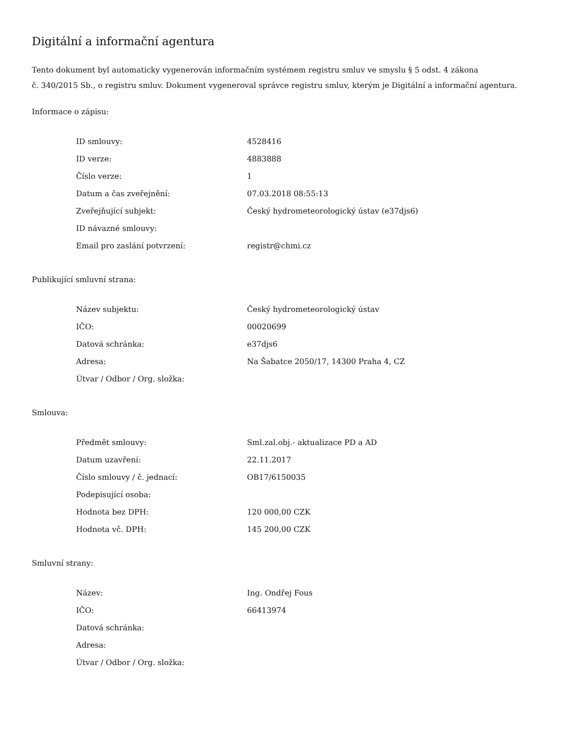Digitální a informační agentura
Tento dokument byl automaticky vygenerován informačním systémem registru smluv ve smyslu § 5 odst. 4 zákona
č. 340/2015 Sb., o registru smluv. Dokument vygeneroval správce registru smluv, kterým je Digitální a informační agentura.
Informace o zápisu:
| ID smlouvy: | 4528416 |
| ID verze: | 4883888 |
| Číslo verze: | 1 |
| Datum a čas zveřejnění: | 07.03.2018 08:55:13 |
| Zveřejňující subjekt: | Český hydrometeorologický ústav (e37djs6) |
| ID návazné smlouvy: | |
| Email pro zaslání potvrzení: | registr@chmi.cz |
Publikující smluvní strana:
| Název subjektu: | Český hydrometeorologický ústav |
| IČO: | 00020699 |
| Datová schránka: | e37djs6 |
| Adresa: | Na Šabatce 2050/17, 14300 Praha 4, CZ |
| Útvar / Odbor / Org. složka: | |
Smlouva:
| Předmět smlouvy: | Sml.zal.obj.- aktualizace PD a AD |
| Datum uzavření: | 22.11.2017 |
| Číslo smlouvy / č. jednací: | OB17/6150035 |
| Podepisující osoba: | |
| Hodnota bez DPH: | 120 000,00 CZK |
| Hodnota vč. DPH: | 145 200,00 CZK |
Smluvní strany:
| Název: | Ing. Ondřej Fous |
| IČO: | 66413974 |
| Datová schránka: | |
| Adresa: | |
| Útvar / Odbor / Org. složka: | |